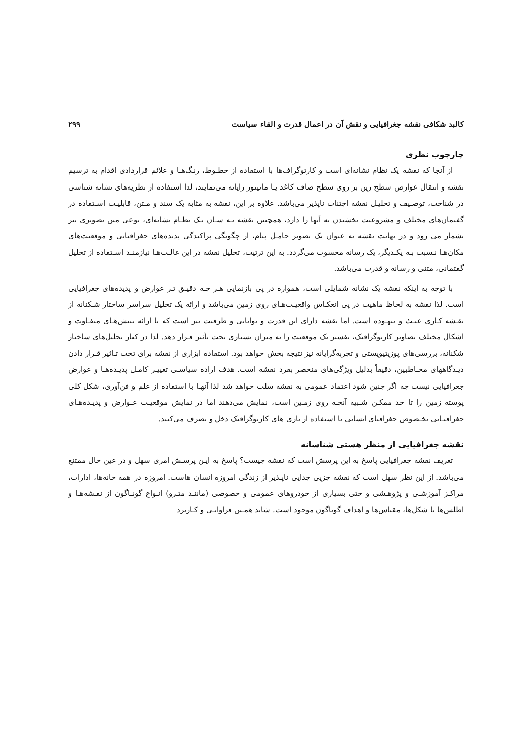کالبد شکافی نقشه جغرافیایی و نقش آن در اعمال قدرت و القاء سیاست ۲۹۹
چارچوب نظری
از آنجا که نقشه یک نظام نشانه‌ای است و کارتوگراف‌ها با استفاده از خطـوط، رنـگ‌هـا و علائم قراردادی اقدام به ترسیم نقشه و انتقال عوارض سطح زین بر روی سطح صاف کاغذ یـا مانیتور رایانه می‌نمایند، لذا استفاده از نظریه‌های نشانه شناسی در شناخت، توصـیف و تحلیـل نقشه اجتناب ناپذیر می‌باشد. علاوه بر این، نقشه به مثابه یک سند و مـتن، قابلیـت اسـتفاده در گفتمان‌های مختلف و مشروعیت بخشیدن به آنها را دارد، همچنین نقشه بـه سـان یـک نظـام نشانه‌ای، نوعی متن تصویری نیز بشمار می رود و در نهایت نقشه به عنوان یک تصویر حامـل پیام، از چگونگی پراکندگی پدیده‌های جغرافیایی و موقعیت‌های مکان‌هـا نـسبت بـه یکـدیگر، یک رسانه محسوب می‌گردد. به این ترتیب، تحلیل نقشه در این غالـب‌هـا نیازمنـد اسـتفاده از تحلیل گفتمانی، متنی و رسانه و قدرت می‌باشد.
با توجه به اینکه نقشه یک نشانه شمایلی است، همواره در پی بازنمایی هـر چـه دقیـق تـر عوارض و پدیده‌های جغرافیایی است. لذا نقشه به لحاظ ماهیت در پی انعکـاس واقعیـت‌هـای روی زمین می‌باشد و ارائه یک تحلیل سراسر ساختار شـکنانه از نقـشه کـاری عبـث و بیهـوده است. اما نقشه دارای این قدرت و توانایی و ظرفیت نیز است که با ارائه بینش‌هـای متفـاوت و اشکال مختلف تصاویر کارتوگرافیک، تفسیر یک موقعیت را به میزان بسیاری تحت تأثیر قـرار دهد. لذا در کنار تحلیل‌های ساختار شکنانه، بررسی‌های پوزیتیویستی و تجربه‌گرایانه نیز نتیجه بخش خواهد بود. استفاده ابزاری از نقشه برای تحت تـاثیر قـرار دادن دیـدگاههای مخـاطبین، دقیقاً بدلیل ویژگی‌های منحصر بفرد نقشه است. هدف اراده سیاسـی تغییـر کامـل پدیـده‌هـا و عوارض جغرافیایی نیست چه اگر چنین شود اعتماد عمومی به نقشه سلب خواهد شد لذا آنهـا با استفاده از علم و فن‌آوری، شکل کلی پوسته زمین را تا حد ممکـن شـبیه آنچـه روی زمـین است، نمایش می‌دهند اما در نمایش موقعیـت عـوارض و پدیـده‌هـای جغرافیـایی بخـصوص جغرافیای انسانی با استفاده از بازی های کارتوگرافیک دخل و تصرف می‌کنند.
نقشه جغرافیایی از منظر هستی شناسانه
تعریف نقشه جغرافیایی پاسخ به این پرسش است که نقشه چیست؟ پاسخ به ایـن پرسـش امری سهل و در عین حال ممتنع می‌باشد. از این نظر سهل است که نقشه جزیی جدایی ناپـذیر از زندگی امروزه انسان هاست. امروزه در همه خانه‌ها، ادارات، مراکـز آموزشـی و پژوهـشی و حتی بسیاری از خودروهای عمومی و خصوصی (ماننـد متـرو) انـواع گونـاگون از نقـشه‌هـا و اطلس‌ها با شکل‌ها، مقیاس‌ها و اهداف گوناگون موجود است. شاید همـین فراوانـی و کـاربرد